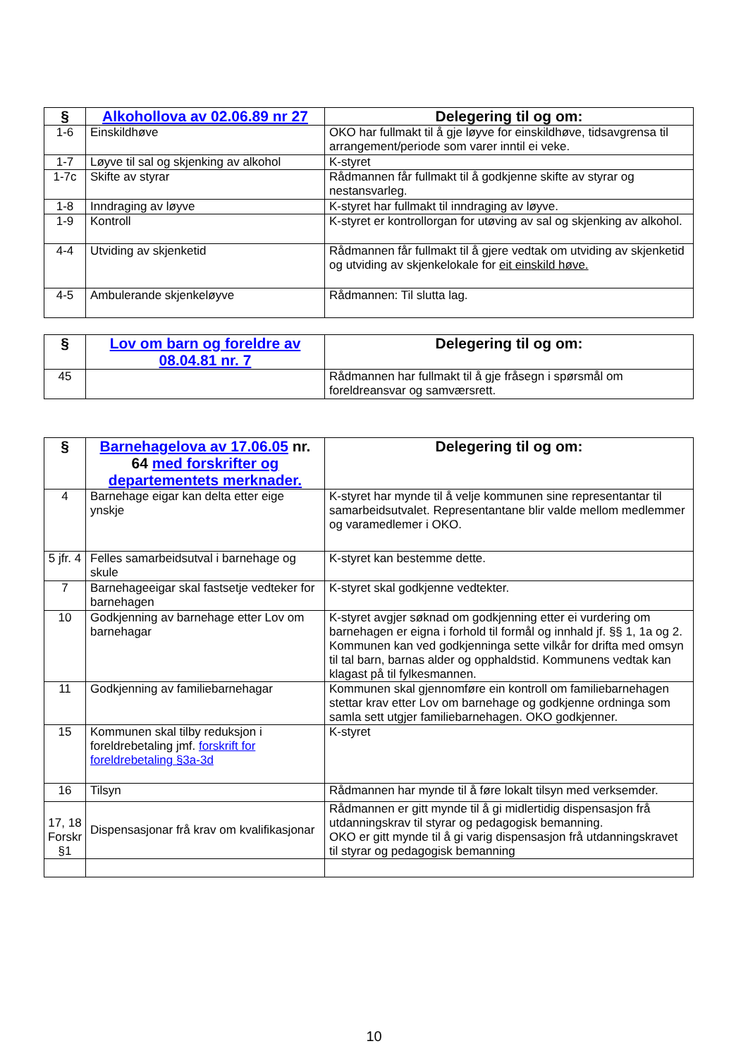| § | Alkohollova av 02.06.89 nr 27 | Delegering til og om: |
| --- | --- | --- |
| 1-6 | Einskildhøve | OKO har fullmakt til å gje løyve for einskildhøve, tidsavgrensa til arrangement/periode som varer inntil ei veke. |
| 1-7 | Løyve til sal og skjenking av alkohol | K-styret |
| 1-7c | Skifte av styrar | Rådmannen får fullmakt til å godkjenne skifte av styrar og nestansvarleg. |
| 1-8 | Inndraging av løyve | K-styret har fullmakt til inndraging av løyve. |
| 1-9 | Kontroll | K-styret er kontrollorgan for utøving av sal og skjenking av alkohol. |
| 4-4 | Utviding av skjenketid | Rådmannen får fullmakt til å gjere vedtak om utviding av skjenketid og utviding av skjenkelokale for eit einskild høve. |
| 4-5 | Ambulerande skjenkeløyve | Rådmannen: Til slutta lag. |
| § | Lov om barn og foreldre av 08.04.81 nr. 7 | Delegering til og om: |
| --- | --- | --- |
| 45 | | Rådmannen har fullmakt til å gje fråsegn i spørsmål om foreldreansvar og samværsrett. |
| § | Barnehagelova av 17.06.05 nr. 64 med forskrifter og departementets merknader. | Delegering til og om: |
| --- | --- | --- |
| 4 | Barnehage eigar kan delta etter eige ynskje | K-styret har mynde til å velje kommunen sine representantar til samarbeidsutvalet. Representantane blir valde mellom medlemmer og varamedlemer i OKO. |
| 5 jfr. 4 | Felles samarbeidsutval i barnehage og skule | K-styret kan bestemme dette. |
| 7 | Barnehageeigar skal fastsetje vedteker for barnehagen | K-styret skal godkjenne vedtekter. |
| 10 | Godkjenning av barnehage etter Lov om barnehagar | K-styret avgjer søknad om godkjenning etter ei vurdering om barnehagen er eigna i forhold til formål og innhald jf. §§ 1, 1a og 2. Kommunen kan ved godkjenninga sette vilkår for drifta med omsyn til tal barn, barnas alder og opphaldstid. Kommunens vedtak kan klagast på til fylkesmannen. |
| 11 | Godkjenning av familiebarnehagar | Kommunen skal gjennomføre ein kontroll om familiebarnehagen stettar krav etter Lov om barnehage og godkjenne ordninga som samla sett utgjer familiebarnehagen. OKO godkjenner. |
| 15 | Kommunen skal tilby reduksjon i foreldrebetaling jmf. forskrift for foreldrebetaling §3a-3d | K-styret |
| 16 | Tilsyn | Rådmannen har mynde til å føre lokalt tilsyn med verksemder. |
| 17, 18 Forskr §1 | Dispensasjonar frå krav om kvalifikasjonar | Rådmannen er gitt mynde til å gi midlertidig dispensasjon frå utdanningskrav til styrar og pedagogisk bemanning. OKO er gitt mynde til å gi varig dispensasjon frå utdanningskravet til styrar og pedagogisk bemanning |
10